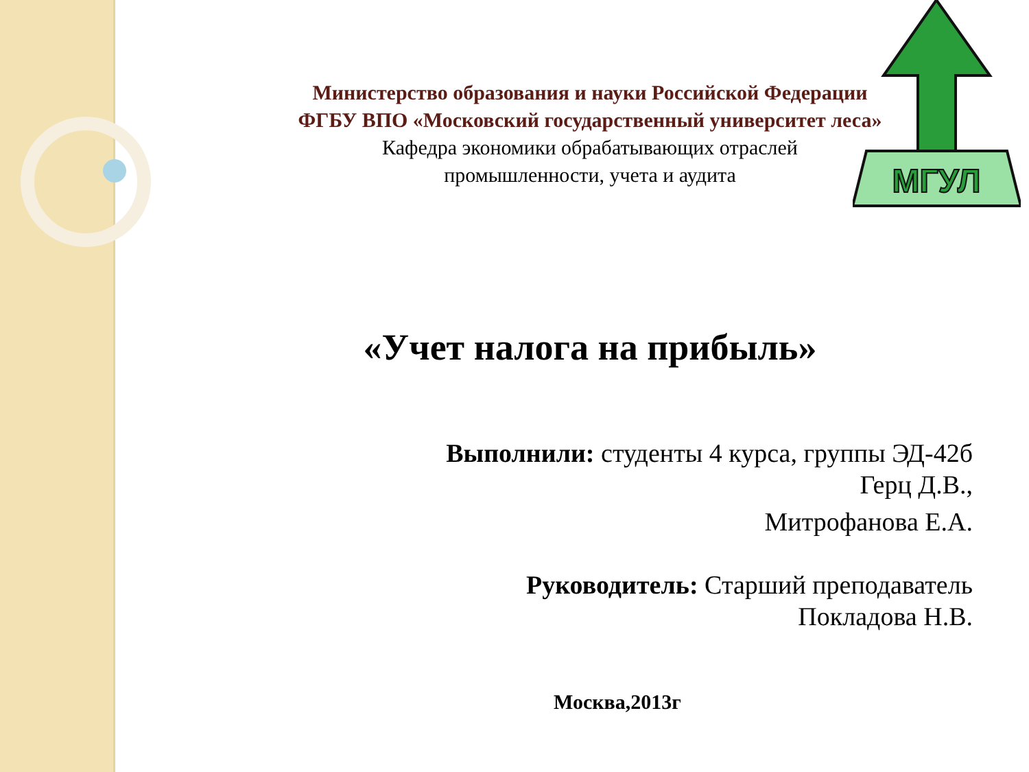МГУЛ
Министерство образования и науки Российской Федерации
ФГБУ ВПО «Московский государственный университет леса»
Кафедра экономики обрабатывающих отраслей
промышленности, учета и аудита
«Учет налога на прибыль»
Выполнили: студенты 4 курса, группы ЭД-42б
Герц Д.В.,
Митрофанова Е.А.
Руководитель: Старший преподаватель
Покладова Н.В.
Москва,2013г